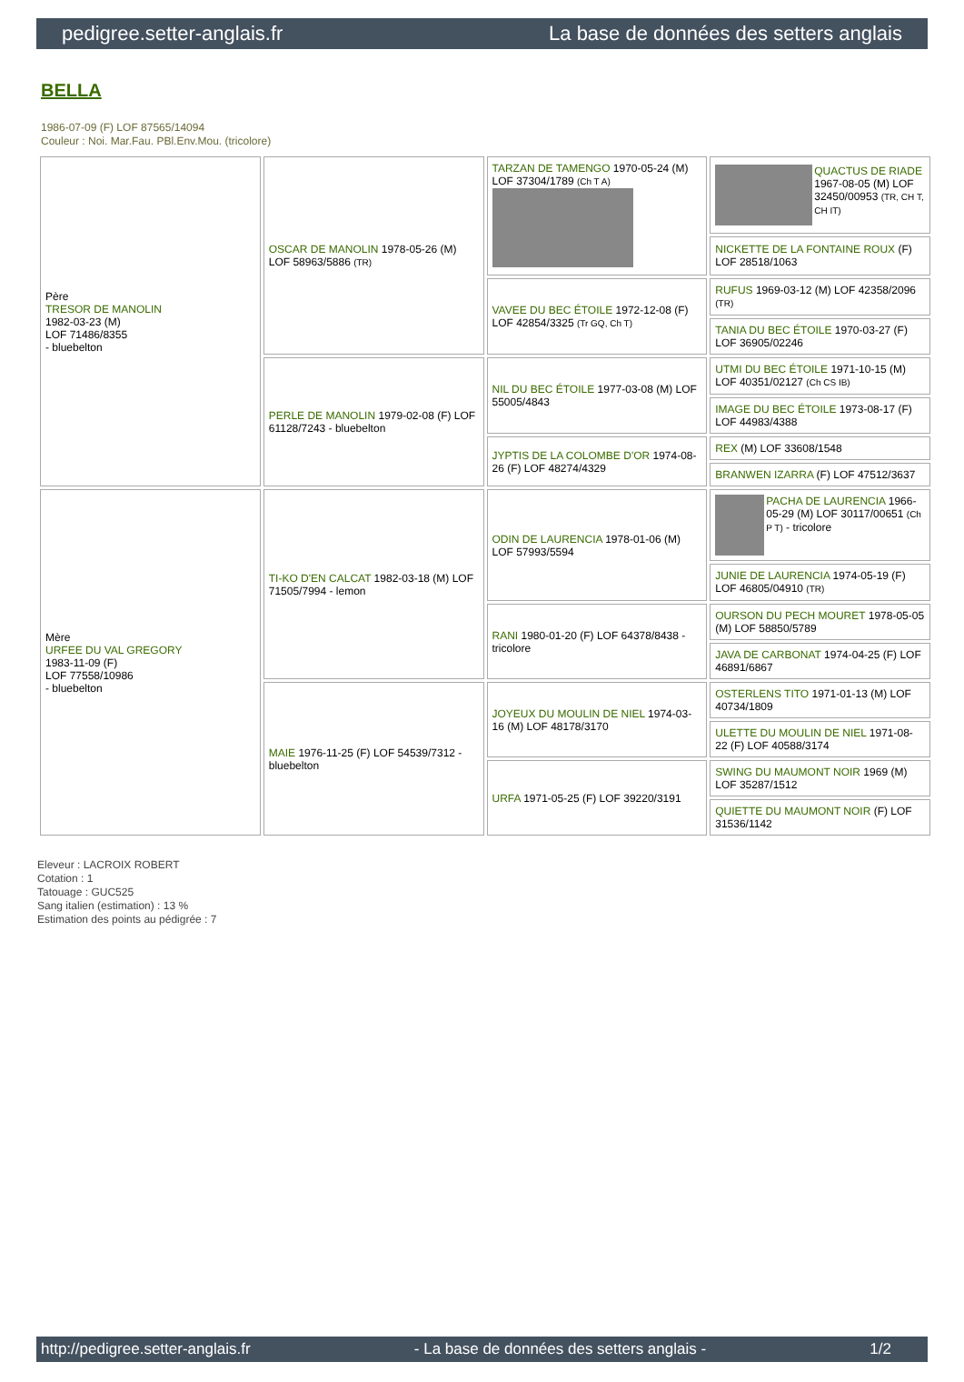pedigree.setter-anglais.fr La base de données des setters anglais
BELLA
1986-07-09 (F) LOF 87565/14094
Couleur : Noi. Mar.Fau. PBl.Env.Mou. (tricolore)
| Père TRESOR DE MANOLIN 1982-03-23 (M) LOF 71486/8355 - bluebelton | OSCAR DE MANOLIN 1978-05-26 (M) LOF 58963/5886 (TR) | TARZAN DE TAMENGO 1970-05-24 (M) LOF 37304/1789 (Ch T A) | QUACTUS DE RIADE 1967-08-05 (M) LOF 32450/00953 (TR, CH T, CH IT) |
| | | | NICKETTE DE LA FONTAINE ROUX (F) LOF 28518/1063 |
| | | VAVEE DU BEC ÉTOILE 1972-12-08 (F) LOF 42854/3325 (Tr GQ, Ch T) | RUFUS 1969-03-12 (M) LOF 42358/2096 (TR) |
| | | | TANIA DU BEC ÉTOILE 1970-03-27 (F) LOF 36905/02246 |
| | PERLE DE MANOLIN 1979-02-08 (F) LOF 61128/7243 - bluebelton | NIL DU BEC ÉTOILE 1977-03-08 (M) LOF 55005/4843 | UTMI DU BEC ÉTOILE 1971-10-15 (M) LOF 40351/02127 (Ch CS IB) |
| | | | IMAGE DU BEC ÉTOILE 1973-08-17 (F) LOF 44983/4388 |
| | | JYPTIS DE LA COLOMBE D'OR 1974-08-26 (F) LOF 48274/4329 | REX (M) LOF 33608/1548 |
| | | | BRANWEN IZARRA (F) LOF 47512/3637 |
| Mère URFEE DU VAL GREGORY 1983-11-09 (F) LOF 77558/10986 - bluebelton | TI-KO D'EN CALCAT 1982-03-18 (M) LOF 71505/7994 - lemon | ODIN DE LAURENCIA 1978-01-06 (M) LOF 57993/5594 | PACHA DE LAURENCIA 1966-05-29 (M) LOF 30117/00651 (Ch P T) - tricolore |
| | | | JUNIE DE LAURENCIA 1974-05-19 (F) LOF 46805/04910 (TR) |
| | | RANI 1980-01-20 (F) LOF 64378/8438 - tricolore | OURSON DU PECH MOURET 1978-05-05 (M) LOF 58850/5789 |
| | | | JAVA DE CARBONAT 1974-04-25 (F) LOF 46891/6867 |
| | MAIE 1976-11-25 (F) LOF 54539/7312 - bluebelton | JOYEUX DU MOULIN DE NIEL 1974-03-16 (M) LOF 48178/3170 | OSTERLENS TITO 1971-01-13 (M) LOF 40734/1809 |
| | | | ULETTE DU MOULIN DE NIEL 1971-08-22 (F) LOF 40588/3174 |
| | | URFA 1971-05-25 (F) LOF 39220/3191 | SWING DU MAUMONT NOIR 1969 (M) LOF 35287/1512 |
| | | | QUIETTE DU MAUMONT NOIR (F) LOF 31536/1142 |
Eleveur : LACROIX ROBERT
Cotation : 1
Tatouage : GUC525
Sang italien (estimation) : 13 %
Estimation des points au pédigrée : 7
http://pedigree.setter-anglais.fr - La base de données des setters anglais - 1/2